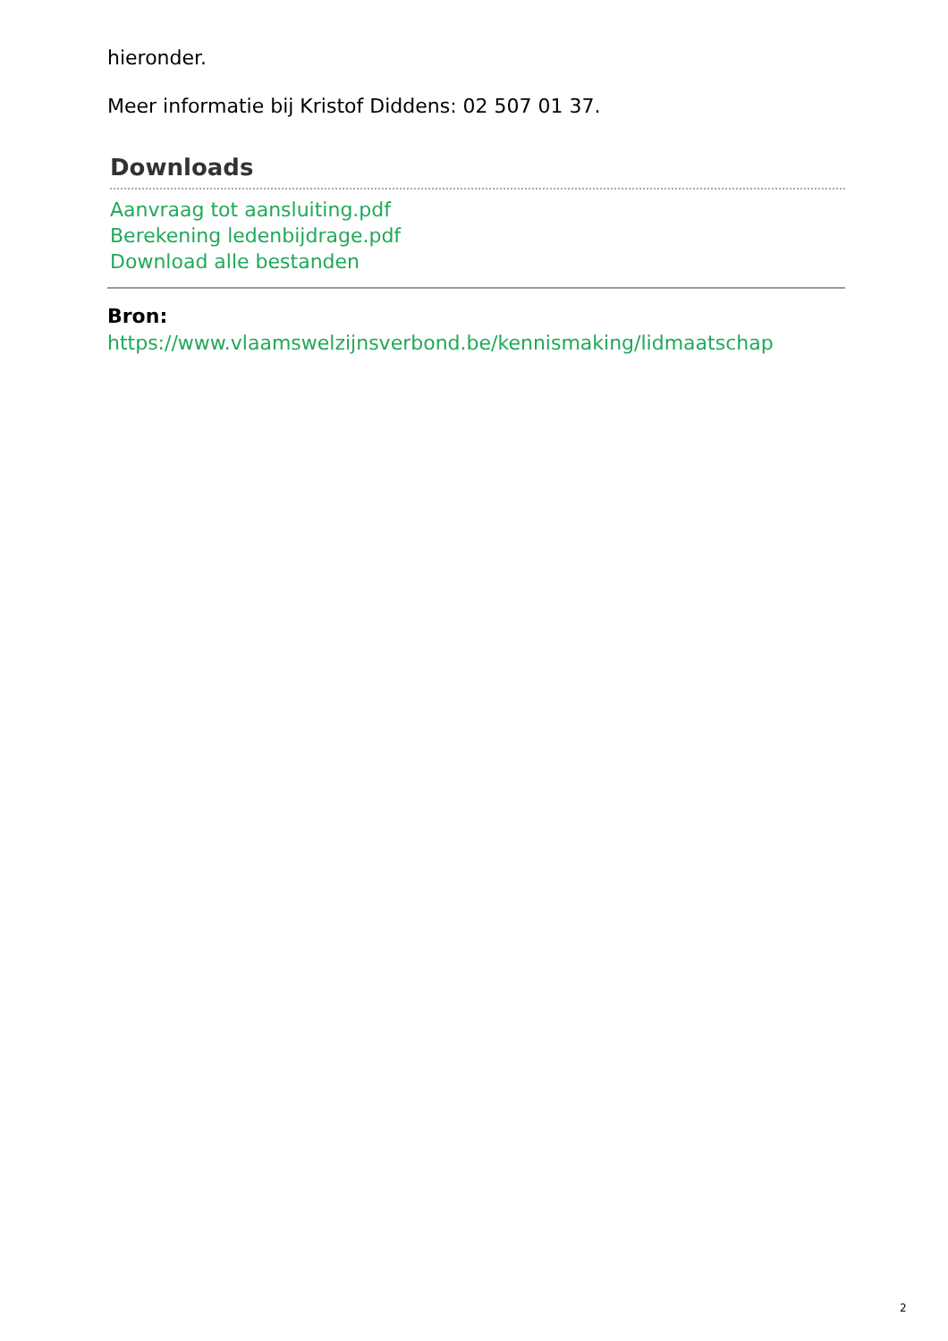hieronder.
Meer informatie bij Kristof Diddens: 02 507 01 37.
Downloads
Aanvraag tot aansluiting.pdf
Berekening ledenbijdrage.pdf
Download alle bestanden
Bron:
https://www.vlaamswelzijnsverbond.be/kennismaking/lidmaatschap
2